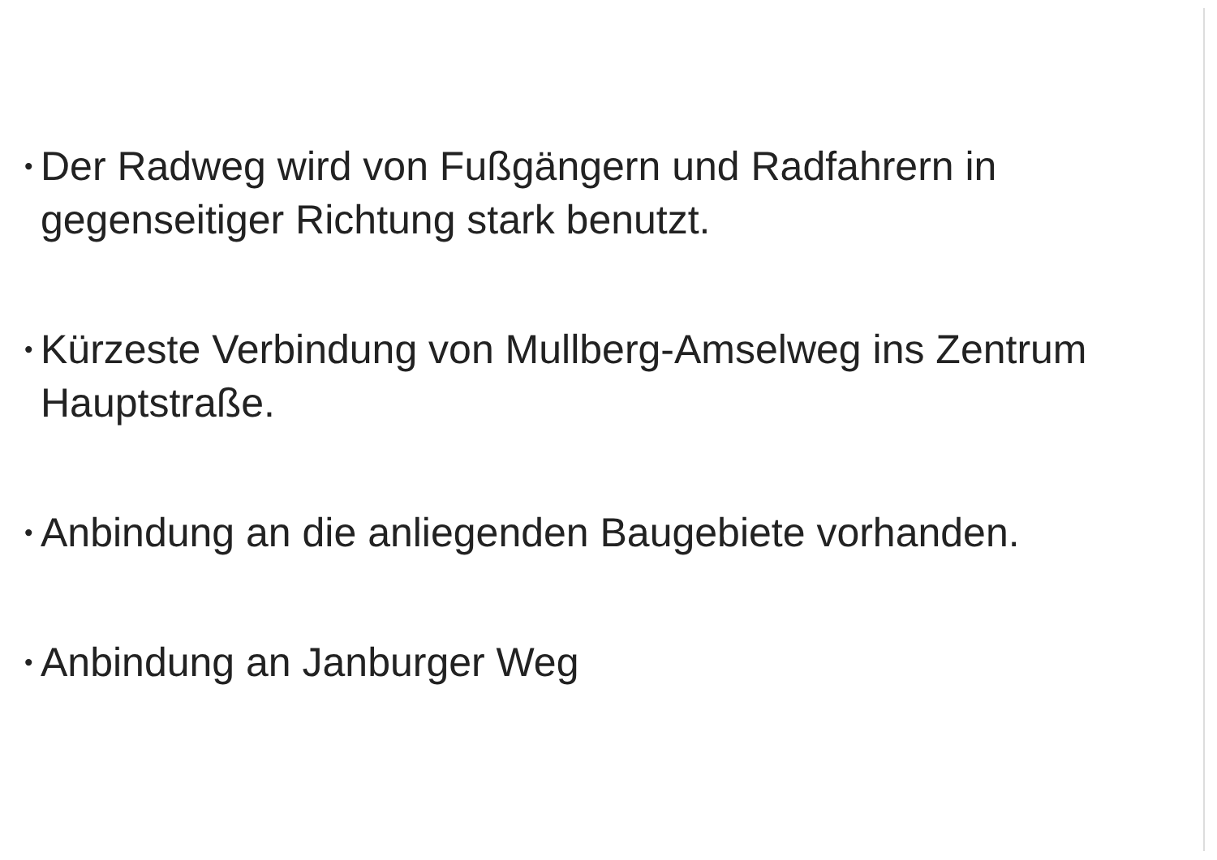• Der Radweg wird von Fußgängern und Radfahrern in gegenseitiger Richtung stark benutzt.
• Kürzeste Verbindung von Mullberg-Amselweg ins Zentrum Hauptstraße.
• Anbindung an die anliegenden Baugebiete vorhanden.
• Anbindung an Janburger Weg